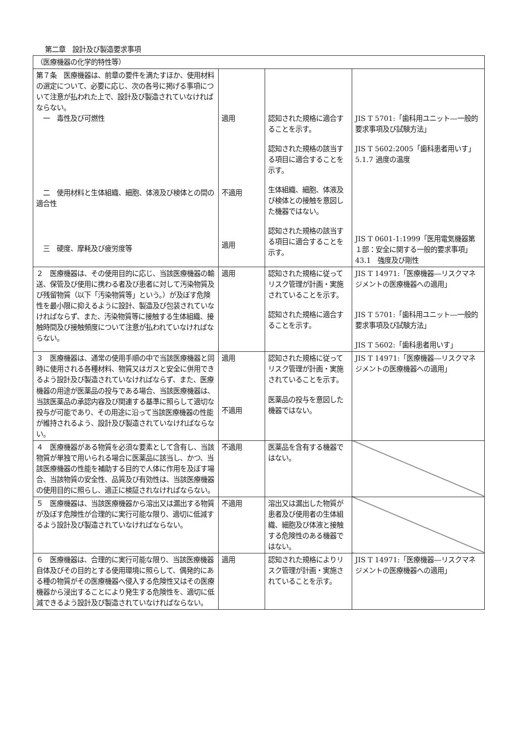第二章　設計及び製造要求事項
| （医療機器の化学的特性等） | | | |
| 第７条 医療機器は、前章の要件を満たすほか、使用材料の選定について、必要に応じ、次の各号に掲げる事項について注意が払われた上で、設計及び製造されていなければならない。 一 毒性及び可燃性 二 使用材料と生体組織、細胞、体液及び検体との間の適合性 三 硬度、摩耗及び疲労度等 | 適用 不適用 適用 | 認知された規格に適合することを示す。 認知された規格の該当する項目に適合することを示す。 生体組織、細胞、体液及び検体との接触を意図した機器ではない。 認知された規格の該当する項目に適合することを示す。 | JIS T 5701:「歯科用ユニット―一般的要求事項及び試験方法」 JIS T 5602:2005「歯科患者用いす」 5.1.7 過度の温度 JIS T 0601-1:1999「医用電気機器第１部：安全に関する一般的要求事項」 43.1 強度及び剛性 |
| ２ 医療機器は、その使用目的に応じ、当該医療機器の輸送、保管及び使用に携わる者及び患者に対して汚染物質及び残留物質（以下「汚染物質等」という。）が及ぼす危険性を最小限に抑えるように設計、製造及び包装されていなければならず、また、汚染物質等に接触する生体組織、接触時間及び接触頻度について注意が払われていなければならない。 | 適用 | 認知された規格に従ってリスク管理が計画・実施されていることを示す。 認知された規格に適合することを示す。 | JIS T 14971:「医療機器―リスクマネジメントの医療機器への適用」 JIS T 5701:「歯科用ユニット―一般的要求事項及び試験方法」 JIS T 5602:「歯科患者用いす」 |
| ３ 医療機器は、通常の使用手順の中で当該医療機器と同時に使用される各種材料、物質又はガスと安全に併用できるよう設計及び製造されていなければならず、また、医療機器の用途が医薬品の投与である場合、当該医療機器は、当該医薬品の承認内容及び関連する基準に照らして適切な投与が可能であり、その用途に沿って当該医療機器の性能が維持されるよう、設計及び製造されていなければならない。 | 適用 不適用 | 認知された規格に従ってリスク管理が計画・実施されていることを示す。 医薬品の投与を意図した機器ではない。 | JIS T 14971:「医療機器―リスクマネジメントの医療機器への適用」 |
| ４ 医療機器がある物質を必須な要素として含有し、当該物質が単独で用いられる場合に医薬品に該当し、かつ、当該医療機器の性能を補助する目的で人体に作用を及ぼす場合、当該物質の安全性、品質及び有効性は、当該医療機器の使用目的に照らし、適正に検証されなければならない。 | 不適用 | 医薬品を含有する機器ではない。 | |
| ５ 医療機器は、当該医療機器から溶出又は漏出する物質が及ぼす危険性が合理的に実行可能な限り、適切に低減するよう設計及び製造されていなければならない。 | 不適用 | 溶出又は漏出した物質が患者及び使用者の生体組織、細胞及び体液と接触する危険性のある機器ではない。 | |
| ６ 医療機器は、合理的に実行可能な限り、当該医療機器自体及びその目的とする使用環境に照らして、偶発的にある種の物質がその医療機器へ侵入する危険性又はその医療機器から浸出することにより発生する危険性を、適切に低減できるよう設計及び製造されていなければならない。 | 適用 | 認知された規格によりリスク管理が計画・実施されていることを示す。 | JIS T 14971:「医療機器―リスクマネジメントの医療機器への適用」 |